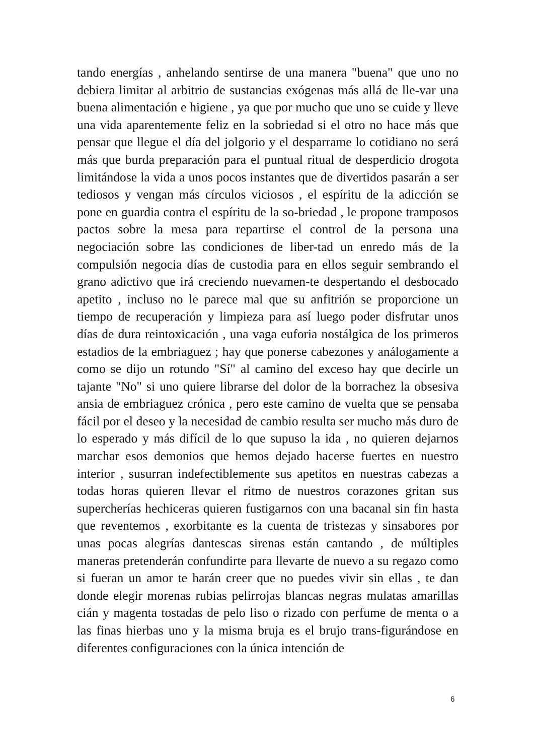tando energías , anhelando sentirse de una manera "buena" que uno no debiera limitar al arbitrio de sustancias exógenas más allá de lle-var una buena alimentación e higiene , ya que por mucho que uno se cuide y lleve una vida aparentemente feliz en la sobriedad si el otro no hace más que pensar que llegue el día del jolgorio y el desparrame lo cotidiano no será más que burda preparación para el puntual ritual de desperdicio drogota limitándose la vida a unos pocos instantes que de divertidos pasarán a ser tediosos y vengan más círculos viciosos , el espíritu de la adicción se pone en guardia contra el espíritu de la so-briedad , le propone tramposos pactos sobre la mesa para repartirse el control de la persona una negociación sobre las condiciones de liber-tad un enredo más de la compulsión negocia días de custodia para en ellos seguir sembrando el grano adictivo que irá creciendo nuevamen-te despertando el desbocado apetito , incluso no le parece mal que su anfitrión se proporcione un tiempo de recuperación y limpieza para así luego poder disfrutar unos días de dura reintoxicación , una vaga euforia nostálgica de los primeros estadios de la embriaguez ; hay que ponerse cabezones y análogamente a como se dijo un rotundo "Sí" al camino del exceso hay que decirle un tajante "No" si uno quiere librarse del dolor de la borrachez la obsesiva ansia de embriaguez crónica , pero este camino de vuelta que se pensaba fácil por el deseo y la necesidad de cambio resulta ser mucho más duro de lo esperado y más difícil de lo que supuso la ida , no quieren dejarnos marchar esos demonios que hemos dejado hacerse fuertes en nuestro interior , susurran indefectiblemente sus apetitos en nuestras cabezas a todas horas quieren llevar el ritmo de nuestros corazones gritan sus supercherías hechiceras quieren fustigarnos con una bacanal sin fin hasta que reventemos , exorbitante es la cuenta de tristezas y sinsabores por unas pocas alegrías dantescas sirenas están cantando , de múltiples maneras pretenderán confundirte para llevarte de nuevo a su regazo como si fueran un amor te harán creer que no puedes vivir sin ellas , te dan donde elegir morenas rubias pelirrojas blancas negras mulatas amarillas cián y magenta tostadas de pelo liso o rizado con perfume de menta o a las finas hierbas uno y la misma bruja es el brujo trans-figurándose en diferentes configuraciones con la única intención de
6